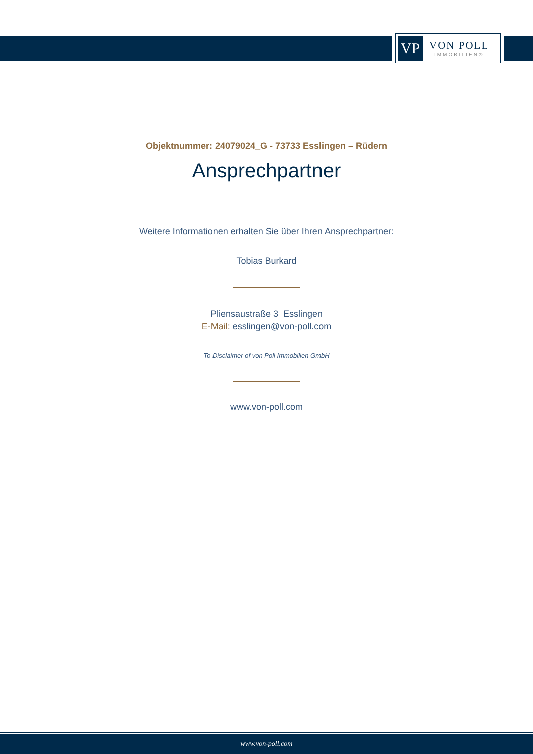VP
VON POLL
IMMOBILIEN®
Objektnummer: 24079024_G - 73733 Esslingen – Rüdern
Ansprechpartner
Weitere Informationen erhalten Sie über Ihren Ansprechpartner:
Tobias Burkard
Pliensaustraße 3 Esslingen
E-Mail: esslingen@von-poll.com
To Disclaimer of von Poll Immobilien GmbH
www.von-poll.com
www.von-poll.com